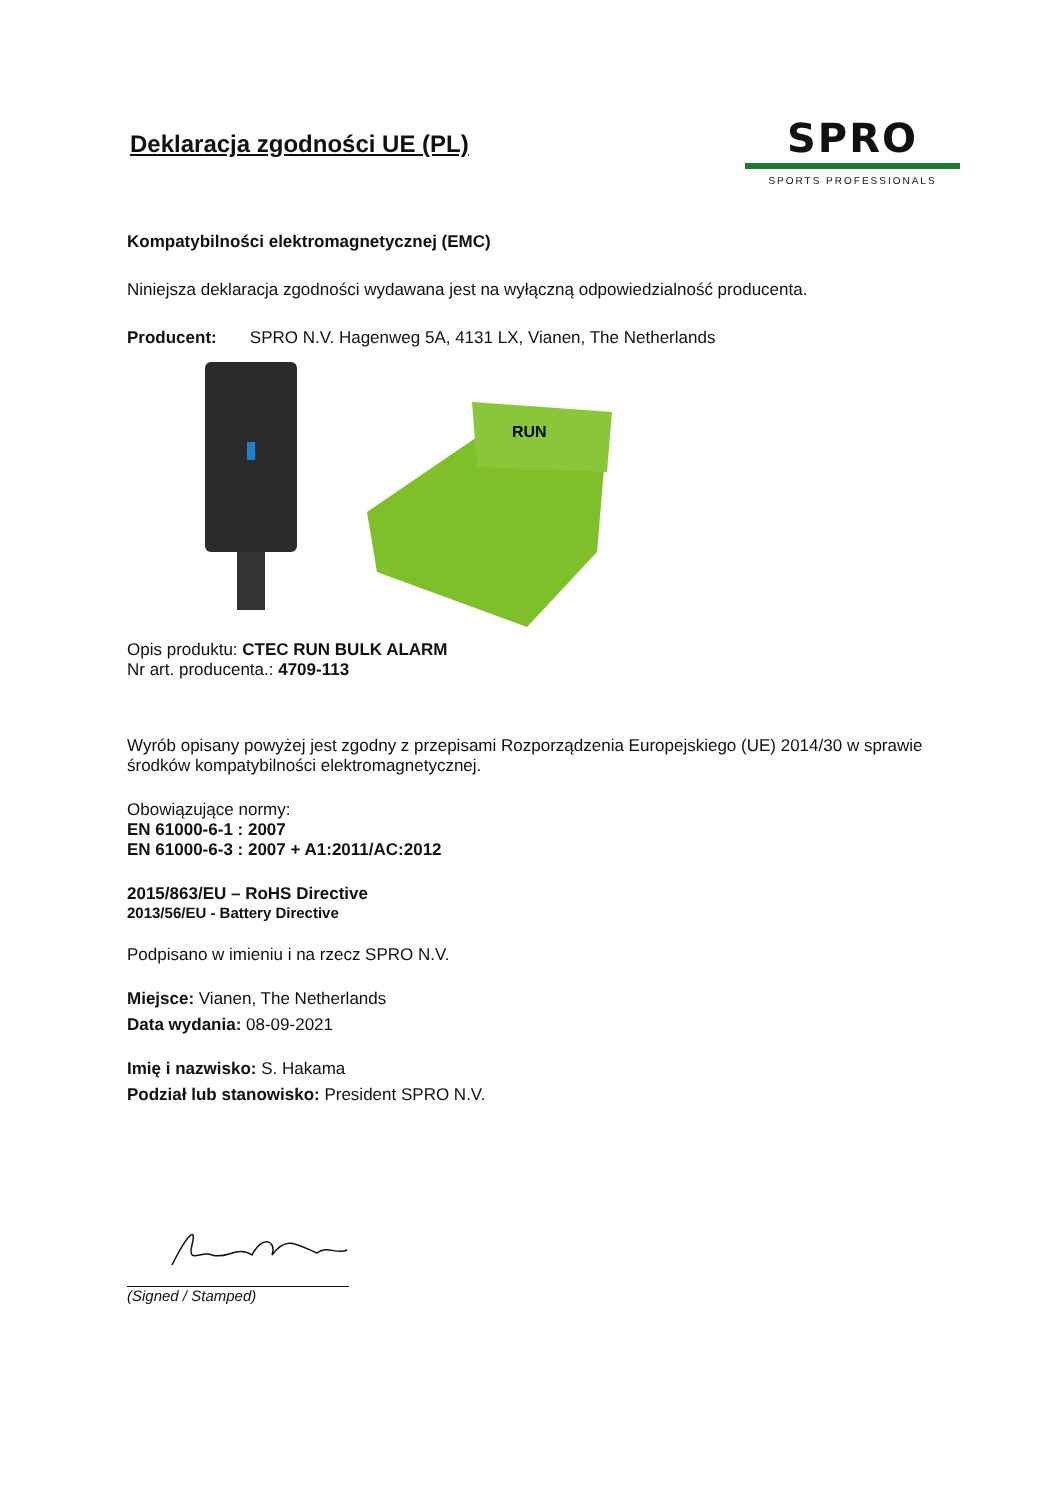Deklaracja zgodności UE (PL)
SPRO
SPORTS PROFESSIONALS
Kompatybilności elektromagnetycznej (EMC)
Niniejsza deklaracja zgodności wydawana jest na wyłączną odpowiedzialność producenta.
Producent: SPRO N.V. Hagenweg 5A, 4131 LX, Vianen, The Netherlands
RUN
Opis produktu: CTEC RUN BULK ALARM
Nr art. producenta.: 4709-113
Wyrób opisany powyżej jest zgodny z przepisami Rozporządzenia Europejskiego (UE) 2014/30 w sprawie środków kompatybilności elektromagnetycznej.
Obowiązujące normy:
EN 61000-6-1 : 2007
EN 61000-6-3 : 2007 + A1:2011/AC:2012
2015/863/EU – RoHS Directive
2013/56/EU - Battery Directive
Podpisano w imieniu i na rzecz SPRO N.V.
Miejsce: Vianen, The Netherlands
Data wydania: 08-09-2021
Imię i nazwisko: S. Hakama
Podział lub stanowisko: President SPRO N.V.
(Signed / Stamped)